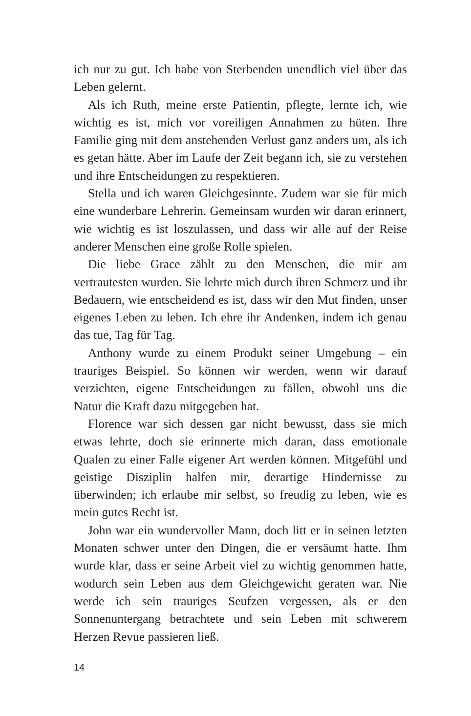ich nur zu gut. Ich habe von Sterbenden unendlich viel über das Leben gelernt.
Als ich Ruth, meine erste Patientin, pflegte, lernte ich, wie wichtig es ist, mich vor voreiligen Annahmen zu hüten. Ihre Familie ging mit dem anstehenden Verlust ganz anders um, als ich es getan hätte. Aber im Laufe der Zeit begann ich, sie zu verstehen und ihre Entscheidungen zu respektieren.
Stella und ich waren Gleichgesinnte. Zudem war sie für mich eine wunderbare Lehrerin. Gemeinsam wurden wir daran erinnert, wie wichtig es ist loszulassen, und dass wir alle auf der Reise anderer Menschen eine große Rolle spielen.
Die liebe Grace zählt zu den Menschen, die mir am vertrautesten wurden. Sie lehrte mich durch ihren Schmerz und ihr Bedauern, wie entscheidend es ist, dass wir den Mut finden, unser eigenes Leben zu leben. Ich ehre ihr Andenken, indem ich genau das tue, Tag für Tag.
Anthony wurde zu einem Produkt seiner Umgebung – ein trauriges Beispiel. So können wir werden, wenn wir darauf verzichten, eigene Entscheidungen zu fällen, obwohl uns die Natur die Kraft dazu mitgegeben hat.
Florence war sich dessen gar nicht bewusst, dass sie mich etwas lehrte, doch sie erinnerte mich daran, dass emotionale Qualen zu einer Falle eigener Art werden können. Mitgefühl und geistige Disziplin halfen mir, derartige Hindernisse zu überwinden; ich erlaube mir selbst, so freudig zu leben, wie es mein gutes Recht ist.
John war ein wundervoller Mann, doch litt er in seinen letzten Monaten schwer unter den Dingen, die er versäumt hatte. Ihm wurde klar, dass er seine Arbeit viel zu wichtig genommen hatte, wodurch sein Leben aus dem Gleichgewicht geraten war. Nie werde ich sein trauriges Seufzen vergessen, als er den Sonnenuntergang betrachtete und sein Leben mit schwerem Herzen Revue passieren ließ.
14